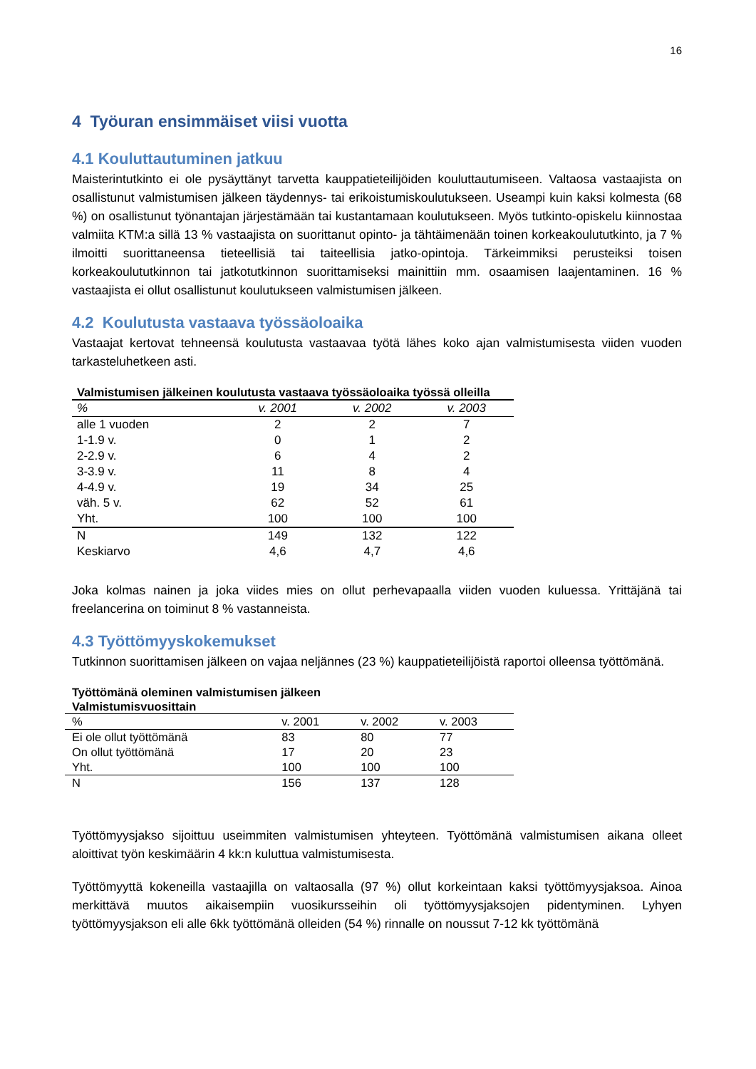16
4 Työuran ensimmäiset viisi vuotta
4.1 Kouluttautuminen jatkuu
Maisterintutkinto ei ole pysäyttänyt tarvetta kauppatieteilijöiden kouluttautumiseen. Valtaosa vastaajista on osallistunut valmistumisen jälkeen täydennys- tai erikoistumiskoulutukseen. Useampi kuin kaksi kolmesta (68 %) on osallistunut työnantajan järjestämään tai kustantamaan koulutukseen. Myös tutkinto-opiskelu kiinnostaa valmiita KTM:a sillä 13 % vastaajista on suorittanut opinto- ja tähtäimenään toinen korkeakoulututkinto, ja 7 % ilmoitti suorittaneensa tieteellisiä tai taiteellisia jatko-opintoja. Tärkeimmiksi perusteiksi toisen korkeakoulututkinnon tai jatkotutkinnon suorittamiseksi mainittiin mm. osaamisen laajentaminen. 16 % vastaajista ei ollut osallistunut koulutukseen valmistumisen jälkeen.
4.2 Koulutusta vastaava työssäoloaika
Vastaajat kertovat tehneensä koulutusta vastaavaa työtä lähes koko ajan valmistumisesta viiden vuoden tarkasteluhetkeen asti.
Valmistumisen jälkeinen koulutusta vastaava työssäoloaika työssä olleilla
| % | v. 2001 | v. 2002 | v. 2003 |
| --- | --- | --- | --- |
| alle 1 vuoden | 2 | 2 | 7 |
| 1-1.9 v. | 0 | 1 | 2 |
| 2-2.9 v. | 6 | 4 | 2 |
| 3-3.9 v. | 11 | 8 | 4 |
| 4-4.9 v. | 19 | 34 | 25 |
| väh. 5 v. | 62 | 52 | 61 |
| Yht. | 100 | 100 | 100 |
| N | 149 | 132 | 122 |
| Keskiarvo | 4,6 | 4,7 | 4,6 |
Joka kolmas nainen ja joka viides mies on ollut perhevapaalla viiden vuoden kuluessa. Yrittäjänä tai freelancerina on toiminut 8 % vastanneista.
4.3 Työttömyyskokemukset
Tutkinnon suorittamisen jälkeen on vajaa neljännes (23 %) kauppatieteilijöistä raportoi olleensa työttömänä.
Työttömänä oleminen valmistumisen jälkeen
Valmistumisvuosittain
| % | v. 2001 | v. 2002 | v. 2003 |
| --- | --- | --- | --- |
| Ei ole ollut työttömänä | 83 | 80 | 77 |
| On ollut työttömänä | 17 | 20 | 23 |
| Yht. | 100 | 100 | 100 |
| N | 156 | 137 | 128 |
Työttömyysjakso sijoittuu useimmiten valmistumisen yhteyteen. Työttömänä valmistumisen aikana olleet aloittivat työn keskimäärin 4 kk:n kuluttua valmistumisesta.
Työttömyyttä kokeneilla vastaajilla on valtaosalla (97 %) ollut korkeintaan kaksi työttömyysjaksoa. Ainoa merkittävä muutos aikaisempiin vuosikursseihin oli työttömyysjaksojen pidentyminen. Lyhyen työttömyysjakson eli alle 6kk työttömänä olleiden (54 %) rinnalle on noussut 7-12 kk työttömänä